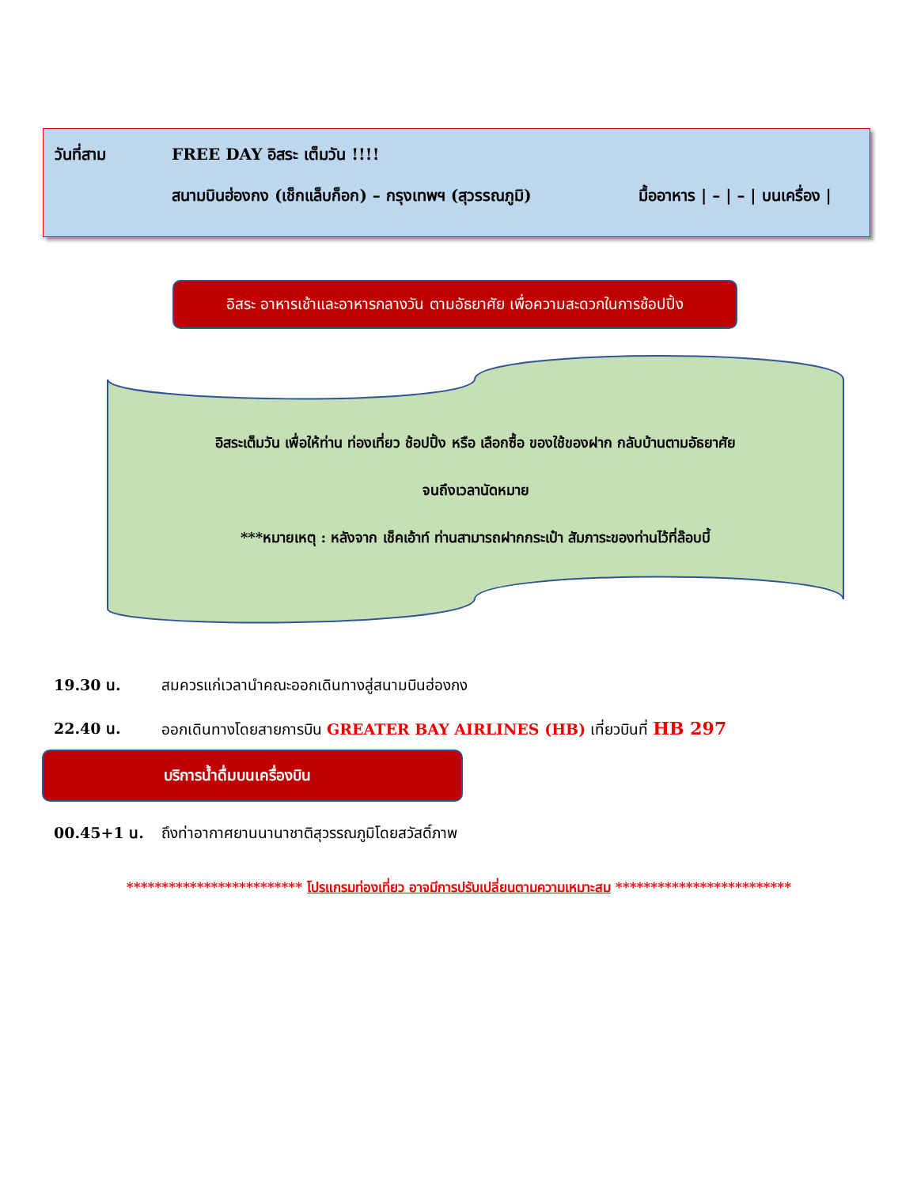วันที่สาม FREE DAY อิสระ เต็มวัน !!!!
สนามบินฮ่องกง (เช็กแล็บก็อก) – กรุงเทพฯ (สุวรรณภูมิ) มื้ออาหาร | – | – | บนเครื่อง |
อิสระ อาหารเช้าและอาหารกลางวัน ตามอัธยาศัย เพื่อความสะดวกในการช้อปปิ้ง
อิสระเต็มวัน เพื่อให้ท่าน ท่องเที่ยว ช้อปปิ้ง หรือ เลือกซื้อ ของใช้ของฝาก กลับบ้านตามอัธยาศัย
จนถึงเวลานัดหมาย
***หมายเหตุ : หลังจาก เช็คเอ้าท์ ท่านสามารถฝากกระเป๋า สัมภาระของท่านไว้ที่ล๊อบบี้
19.30 น. สมควรแก่เวลานำคณะออกเดินทางสู่สนามบินฮ่องกง
22.40 น. ออกเดินทางโดยสายการบิน GREATER BAY AIRLINES (HB) เที่ยวบินที่ HB 297
บริการน้ำดื่มบนเครื่องบิน
00.45+1 น. ถึงท่าอากาศยานนานาชาติสุวรรณภูมิโดยสวัสดิ์ภาพ
************************* โปรแกรมท่องเที่ยว อาจมีการปรับเปลี่ยนตามความเหมาะสม *************************